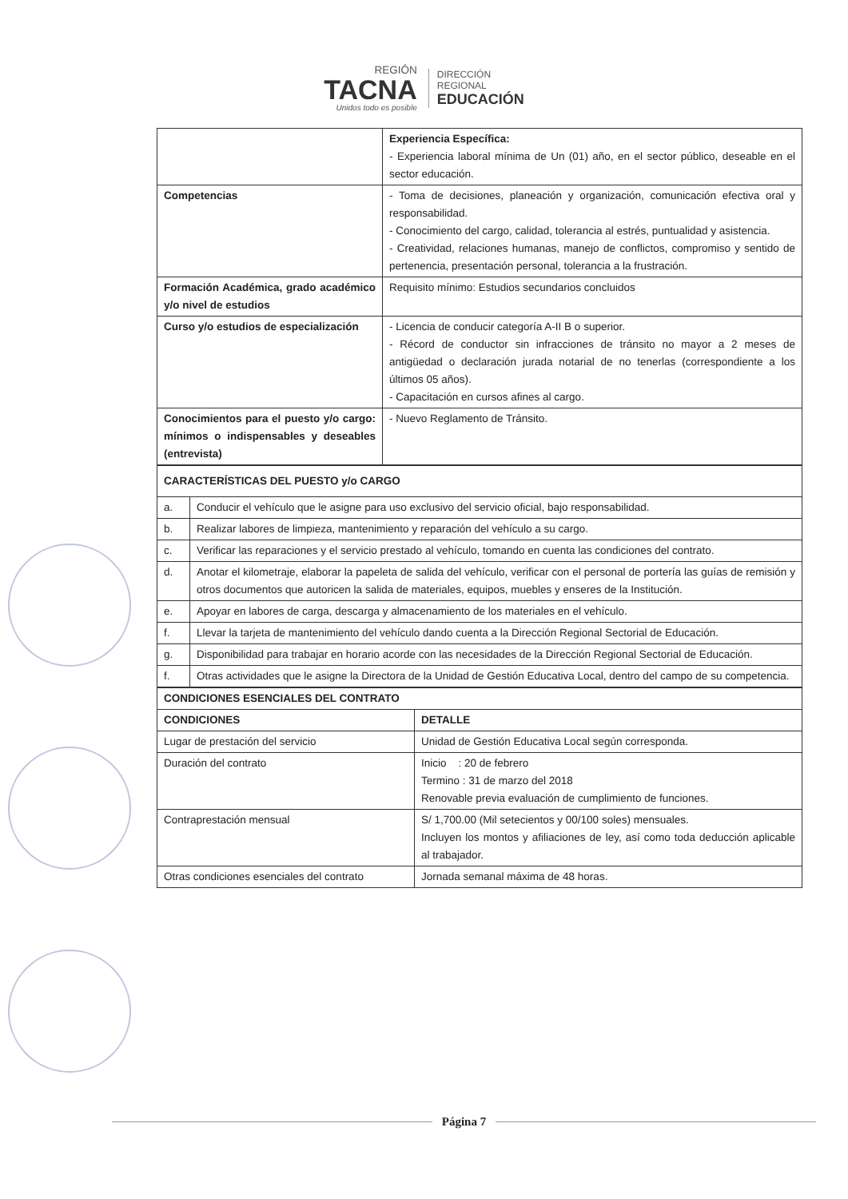REGIÓN
TACNA
Unidos todo es posible
DIRECCIÓN
REGIONAL
EDUCACIÓN
| | Experiencia Específica: - Experiencia laboral mínima de Un (01) año, en el sector público, deseable en el sector educación. |
| Competencias | - Toma de decisiones, planeación y organización, comunicación efectiva oral y responsabilidad. - Conocimiento del cargo, calidad, tolerancia al estrés, puntualidad y asistencia. - Creatividad, relaciones humanas, manejo de conflictos, compromiso y sentido de pertenencia, presentación personal, tolerancia a la frustración. |
| Formación Académica, grado académico y/o nivel de estudios | Requisito mínimo: Estudios secundarios concluidos |
| Curso y/o estudios de especialización | - Licencia de conducir categoría A-II B o superior. - Récord de conductor sin infracciones de tránsito no mayor a 2 meses de antigüedad o declaración jurada notarial de no tenerlas (correspondiente a los últimos 05 años). - Capacitación en cursos afines al cargo. |
| Conocimientos para el puesto y/o cargo: mínimos o indispensables y deseables (entrevista) | - Nuevo Reglamento de Tránsito. |
| CARACTERÍSTICAS DEL PUESTO y/o CARGO | |
| a. | Conducir el vehículo que le asigne para uso exclusivo del servicio oficial, bajo responsabilidad. |
| b. | Realizar labores de limpieza, mantenimiento y reparación del vehículo a su cargo. |
| c. | Verificar las reparaciones y el servicio prestado al vehículo, tomando en cuenta las condiciones del contrato. |
| d. | Anotar el kilometraje, elaborar la papeleta de salida del vehículo, verificar con el personal de portería las guías de remisión y otros documentos que autoricen la salida de materiales, equipos, muebles y enseres de la Institución. |
| e. | Apoyar en labores de carga, descarga y almacenamiento de los materiales en el vehículo. |
| f. | Llevar la tarjeta de mantenimiento del vehículo dando cuenta a la Dirección Regional Sectorial de Educación. |
| g. | Disponibilidad para trabajar en horario acorde con las necesidades de la Dirección Regional Sectorial de Educación. |
| f. | Otras actividades que le asigne la Directora de la Unidad de Gestión Educativa Local, dentro del campo de su competencia. |
| CONDICIONES ESENCIALES DEL CONTRATO | |
| CONDICIONES | DETALLE |
| Lugar de prestación del servicio | Unidad de Gestión Educativa Local según corresponda. |
| Duración del contrato | Inicio : 20 de febrero Termino : 31 de marzo del 2018 Renovable previa evaluación de cumplimiento de funciones. |
| Contraprestación mensual | S/ 1,700.00 (Mil setecientos y 00/100 soles) mensuales. Incluyen los montos y afiliaciones de ley, así como toda deducción aplicable al trabajador. |
| Otras condiciones esenciales del contrato | Jornada semanal máxima de 48 horas. |
Página 7